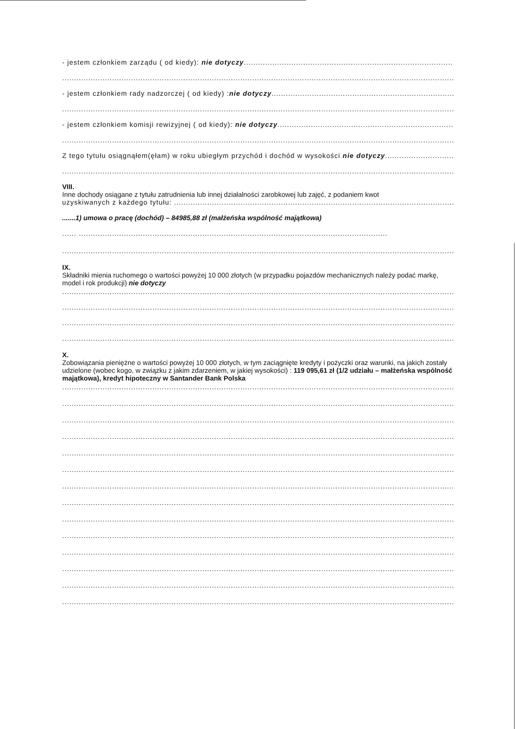- jestem członkiem zarządu ( od kiedy): nie dotyczy..................................................................................................................
.....................................................................................................................................................................
- jestem członkiem rady nadzorczej ( od kiedy) :nie dotyczy..........................................................................................................
.....................................................................................................................................................................
- jestem członkiem komisji rewizyjnej ( od kiedy): nie dotyczy..................................................................................................
.....................................................................................................................................................................
Z tego tytułu osiągnąłem(ęłam) w roku ubiegłym przychód i dochód w wysokości nie dotyczy.....................................................
.....................................................................................................................................................................
VIII.
Inne dochody osiągane z tytułu zatrudnienia lub innej działalności zarobkowej lub zajęć, z podaniem kwot
uzyskiwanych z każdego tytułu: .......................................................................................................................................
.......1) umowa o pracę (dochód) – 84985,88 zł (małżeńska wspólność majątkowa)
...... ..................................................................................................................................
.....................................................................................................................................................................
IX.
Składniki mienia ruchomego o wartości powyżej 10 000 złotych (w przypadku pojazdów mechanicznych należy podać markę, model i rok produkcji) nie dotyczy
.....................................................................................................................................................................
.....................................................................................................................................................................
.....................................................................................................................................................................
.....................................................................................................................................................................
X.
Zobowiązania pieniężne o wartości powyżej 10 000 złotych, w tym zaciągnięte kredyty i pożyczki oraz warunki, na jakich zostały udzielone (wobec kogo, w związku z jakim zdarzeniem, w jakiej wysokości) : 119 095,61 zł (1/2 udziału – małżeńska wspólność majątkowa), kredyt hipoteczny w Santander Bank Polska
.....................................................................................................................................................................
.....................................................................................................................................................................
.....................................................................................................................................................................
.....................................................................................................................................................................
.....................................................................................................................................................................
.....................................................................................................................................................................
.....................................................................................................................................................................
.....................................................................................................................................................................
.....................................................................................................................................................................
.....................................................................................................................................................................
.....................................................................................................................................................................
.....................................................................................................................................................................
.....................................................................................................................................................................
.....................................................................................................................................................................